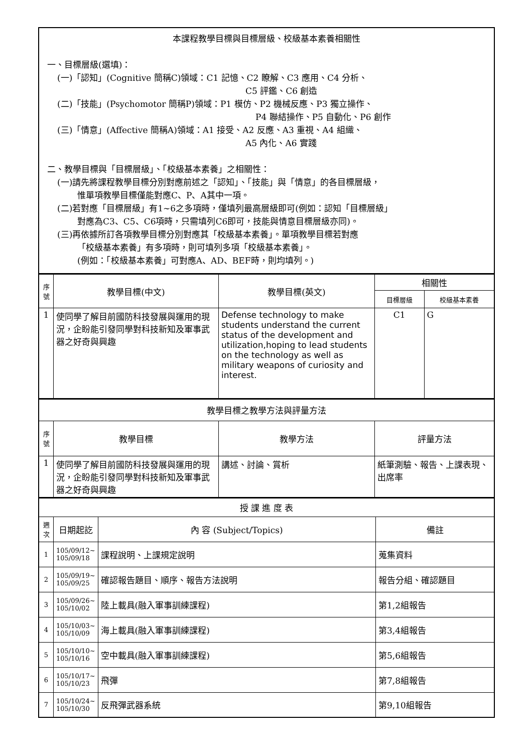| 本課程教學目標與目標層級、校級基本素養相關性 一、目標層級(選填)： (一)「認知」(Cognitive 簡稱C)領域：C1 記憶、C2 瞭解、C3 應用、C4 分析、 C5 評鑑、C6 創造 (二)「技能」(Psychomotor 簡稱P)領域：P1 模仿、P2 機械反應、P3 獨立操作、 P4 聯結操作、P5 自動化、P6 創作 (三)「情意」(Affective 簡稱A)領域：A1 接受、A2 反應、A3 重視、A4 組織、 A5 內化、A6 實踐 二、教學目標與「目標層級」、「校級基本素養」之相關性： (一)請先將課程教學目標分別對應前述之「認知」、「技能」與「情意」的各目標層級， 惟單項教學目標僅能對應C、P、A其中一項。 (二)若對應「目標層級」有1~6之多項時，僅填列最高層級即可(例如：認知「目標層級」 對應為C3、C5、C6項時，只需填列C6即可，技能與情意目標層級亦同)。 (三)再依據所訂各項教學目標分別對應其「校級基本素養」。單項教學目標若對應 「校級基本素養」有多項時，則可填列多項「校級基本素養」。 (例如：「校級基本素養」可對應A、AD、BEF時，則均填列。) |
| 序號 | 教學目標(中文) | 教學目標(英文) | 相關性 | |
| --- | --- | --- | --- | --- |
| | | | 目標層級 | 校級基本素養 |
| 1 | 使同學了解目前國防科技發展與運用的現況，企盼能引發同學對科技新知及軍事武器之好奇與興趣 | Defense technology to make students understand the current status of the development and utilization,hoping to lead students on the technology as well as military weapons of curiosity and interest. | C1 | G |
| 教學目標之教學方法與評量方法 | | | |
| 序號 | 教學目標 | 教學方法 | 評量方法 |
| 1 | 使同學了解目前國防科技發展與運用的現況，企盼能引發同學對科技新知及軍事武器之好奇與興趣 | 講述、討論、賞析 | 紙筆測驗、報告、上課表現、出席率 |
| 授 課 進 度 表 | | | |
| 週次 | 日期起訖 | 內 容 (Subject/Topics) | 備註 |
| 1 | 105/09/12~ 105/09/18 | 課程說明、上課規定說明 | 蒐集資料 |
| 2 | 105/09/19~ 105/09/25 | 確認報告題目、順序、報告方法說明 | 報告分組、確認題目 |
| 3 | 105/09/26~ 105/10/02 | 陸上載具(融入軍事訓練課程) | 第1,2組報告 |
| 4 | 105/10/03~ 105/10/09 | 海上載具(融入軍事訓練課程) | 第3,4組報告 |
| 5 | 105/10/10~ 105/10/16 | 空中載具(融入軍事訓練課程) | 第5,6組報告 |
| 6 | 105/10/17~ 105/10/23 | 飛彈 | 第7,8組報告 |
| 7 | 105/10/24~ 105/10/30 | 反飛彈武器系統 | 第9,10組報告 |